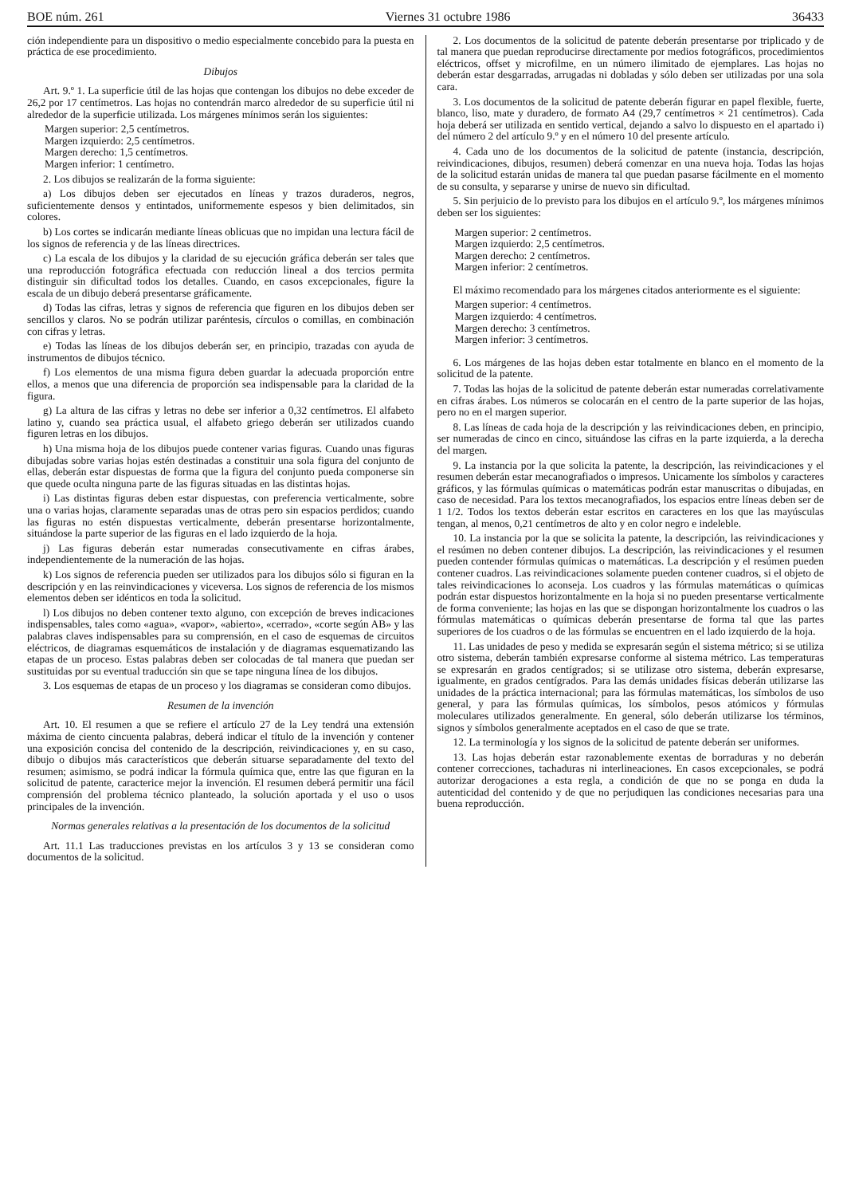BOE núm. 261 Viernes 31 octubre 1986 36433
ción independiente para un dispositivo o medio especialmente concebido para la puesta en práctica de ese procedimiento.
Dibujos
Art. 9.º 1. La superficie útil de las hojas que contengan los dibujos no debe exceder de 26,2 por 17 centímetros. Las hojas no contendrán marco alrededor de su superficie útil ni alrededor de la superficie utilizada. Los márgenes mínimos serán los siguientes:
Margen superior: 2,5 centímetros.
Margen izquierdo: 2,5 centímetros.
Margen derecho: 1,5 centímetros.
Margen inferior: 1 centímetro.
2. Los dibujos se realizarán de la forma siguiente:
a) Los dibujos deben ser ejecutados en líneas y trazos duraderos, negros, suficientemente densos y entintados, uniformemente espesos y bien delimitados, sin colores.
b) Los cortes se indicarán mediante líneas oblicuas que no impidan una lectura fácil de los signos de referencia y de las líneas directrices.
c) La escala de los dibujos y la claridad de su ejecución gráfica deberán ser tales que una reproducción fotográfica efectuada con reducción lineal a dos tercios permita distinguir sin dificultad todos los detalles. Cuando, en casos excepcionales, figure la escala de un dibujo deberá presentarse gráficamente.
d) Todas las cifras, letras y signos de referencia que figuren en los dibujos deben ser sencillos y claros. No se podrán utilizar paréntesis, círculos o comillas, en combinación con cifras y letras.
e) Todas las líneas de los dibujos deberán ser, en principio, trazadas con ayuda de instrumentos de dibujos técnico.
f) Los elementos de una misma figura deben guardar la adecuada proporción entre ellos, a menos que una diferencia de proporción sea indispensable para la claridad de la figura.
g) La altura de las cifras y letras no debe ser inferior a 0,32 centímetros. El alfabeto latino y, cuando sea práctica usual, el alfabeto griego deberán ser utilizados cuando figuren letras en los dibujos.
h) Una misma hoja de los dibujos puede contener varias figuras. Cuando unas figuras dibujadas sobre varias hojas estén destinadas a constituir una sola figura del conjunto de ellas, deberán estar dispuestas de forma que la figura del conjunto pueda componerse sin que quede oculta ninguna parte de las figuras situadas en las distintas hojas.
i) Las distintas figuras deben estar dispuestas, con preferencia verticalmente, sobre una o varias hojas, claramente separadas unas de otras pero sin espacios perdidos; cuando las figuras no estén dispuestas verticalmente, deberán presentarse horizontalmente, situándose la parte superior de las figuras en el lado izquierdo de la hoja.
j) Las figuras deberán estar numeradas consecutivamente en cifras árabes, independientemente de la numeración de las hojas.
k) Los signos de referencia pueden ser utilizados para los dibujos sólo si figuran en la descripción y en las reinvindicaciones y viceversa. Los signos de referencia de los mismos elementos deben ser idénticos en toda la solicitud.
l) Los dibujos no deben contener texto alguno, con excepción de breves indicaciones indispensables, tales como «agua», «vapor», «abierto», «cerrado», «corte según AB» y las palabras claves indispensables para su comprensión, en el caso de esquemas de circuitos eléctricos, de diagramas esquemáticos de instalación y de diagramas esquematizando las etapas de un proceso. Estas palabras deben ser colocadas de tal manera que puedan ser sustituidas por su eventual traducción sin que se tape ninguna línea de los dibujos.
3. Los esquemas de etapas de un proceso y los diagramas se consideran como dibujos.
Resumen de la invención
Art. 10. El resumen a que se refiere el artículo 27 de la Ley tendrá una extensión máxima de ciento cincuenta palabras, deberá indicar el título de la invención y contener una exposición concisa del contenido de la descripción, reivindicaciones y, en su caso, dibujo o dibujos más característicos que deberán situarse separadamente del texto del resumen; asimismo, se podrá indicar la fórmula química que, entre las que figuran en la solicitud de patente, caracterice mejor la invención. El resumen deberá permitir una fácil comprensión del problema técnico planteado, la solución aportada y el uso o usos principales de la invención.
Normas generales relativas a la presentación de los documentos de la solicitud
Art. 11.1 Las traducciones previstas en los artículos 3 y 13 se consideran como documentos de la solicitud.
2. Los documentos de la solicitud de patente deberán presentarse por triplicado y de tal manera que puedan reproducirse directamente por medios fotográficos, procedimientos eléctricos, offset y microfilme, en un número ilimitado de ejemplares. Las hojas no deberán estar desgarradas, arrugadas ni dobladas y sólo deben ser utilizadas por una sola cara.
3. Los documentos de la solicitud de patente deberán figurar en papel flexible, fuerte, blanco, liso, mate y duradero, de formato A4 (29,7 centímetros × 21 centímetros). Cada hoja deberá ser utilizada en sentido vertical, dejando a salvo lo dispuesto en el apartado i) del número 2 del artículo 9.º y en el número 10 del presente artículo.
4. Cada uno de los documentos de la solicitud de patente (instancia, descripción, reivindicaciones, dibujos, resumen) deberá comenzar en una nueva hoja. Todas las hojas de la solicitud estarán unidas de manera tal que puedan pasarse fácilmente en el momento de su consulta, y separarse y unirse de nuevo sin dificultad.
5. Sin perjuicio de lo previsto para los dibujos en el artículo 9.º, los márgenes mínimos deben ser los siguientes:
Margen superior: 2 centímetros.
Margen izquierdo: 2,5 centímetros.
Margen derecho: 2 centímetros.
Margen inferior: 2 centímetros.
El máximo recomendado para los márgenes citados anteriormente es el siguiente:
Margen superior: 4 centímetros.
Margen izquierdo: 4 centímetros.
Margen derecho: 3 centímetros.
Margen inferior: 3 centímetros.
6. Los márgenes de las hojas deben estar totalmente en blanco en el momento de la solicitud de la patente.
7. Todas las hojas de la solicitud de patente deberán estar numeradas correlativamente en cifras árabes. Los números se colocarán en el centro de la parte superior de las hojas, pero no en el margen superior.
8. Las líneas de cada hoja de la descripción y las reivindicaciones deben, en principio, ser numeradas de cinco en cinco, situándose las cifras en la parte izquierda, a la derecha del margen.
9. La instancia por la que solicita la patente, la descripción, las reivindicaciones y el resumen deberán estar mecanografiados o impresos. Unicamente los símbolos y caracteres gráficos, y las fórmulas químicas o matemáticas podrán estar manuscritas o dibujadas, en caso de necesidad. Para los textos mecanografiados, los espacios entre líneas deben ser de 1 1/2. Todos los textos deberán estar escritos en caracteres en los que las mayúsculas tengan, al menos, 0,21 centímetros de alto y en color negro e indeleble.
10. La instancia por la que se solicita la patente, la descripción, las reivindicaciones y el resúmen no deben contener dibujos. La descripción, las reivindicaciones y el resumen pueden contender fórmulas químicas o matemáticas. La descripción y el resúmen pueden contener cuadros. Las reivindicaciones solamente pueden contener cuadros, si el objeto de tales reivindicaciones lo aconseja. Los cuadros y las fórmulas matemáticas o químicas podrán estar dispuestos horizontalmente en la hoja si no pueden presentarse verticalmente de forma conveniente; las hojas en las que se dispongan horizontalmente los cuadros o las fórmulas matemáticas o químicas deberán presentarse de forma tal que las partes superiores de los cuadros o de las fórmulas se encuentren en el lado izquierdo de la hoja.
11. Las unidades de peso y medida se expresarán según el sistema métrico; si se utiliza otro sistema, deberán también expresarse conforme al sistema métrico. Las temperaturas se expresarán en grados centígrados; si se utilizase otro sistema, deberán expresarse, igualmente, en grados centígrados. Para las demás unidades físicas deberán utilizarse las unidades de la práctica internacional; para las fórmulas matemáticas, los símbolos de uso general, y para las fórmulas químicas, los símbolos, pesos atómicos y fórmulas moleculares utilizados generalmente. En general, sólo deberán utilizarse los términos, signos y símbolos generalmente aceptados en el caso de que se trate.
12. La terminología y los signos de la solicitud de patente deberán ser uniformes.
13. Las hojas deberán estar razonablemente exentas de borraduras y no deberán contener correcciones, tachaduras ni interlineaciones. En casos excepcionales, se podrá autorizar derogaciones a esta regla, a condición de que no se ponga en duda la autenticidad del contenido y de que no perjudiquen las condiciones necesarias para una buena reproducción.